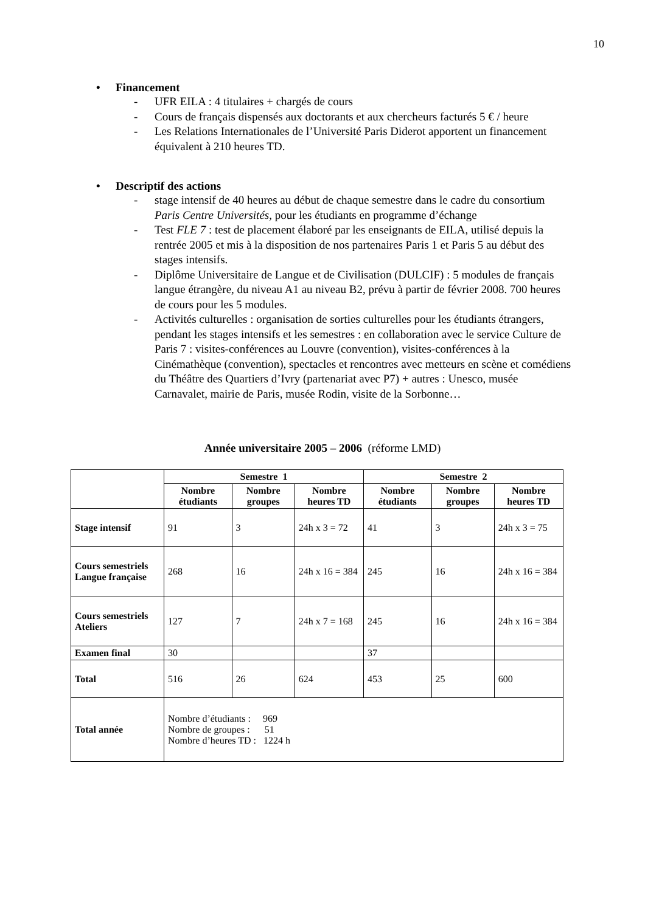10
• Financement
- UFR EILA : 4 titulaires + chargés de cours
- Cours de français dispensés aux doctorants et aux chercheurs facturés 5 € / heure
- Les Relations Internationales de l’Université Paris Diderot apportent un financement équivalent à 210 heures TD.
• Descriptif des actions
- stage intensif de 40 heures au début de chaque semestre dans le cadre du consortium Paris Centre Universités, pour les étudiants en programme d’échange
- Test FLE 7 : test de placement élaboré par les enseignants de EILA, utilisé depuis la rentrée 2005 et mis à la disposition de nos partenaires Paris 1 et Paris 5 au début des stages intensifs.
- Diplôme Universitaire de Langue et de Civilisation (DULCIF) : 5 modules de français langue étrangère, du niveau A1 au niveau B2, prévu à partir de février 2008. 700 heures de cours pour les 5 modules.
- Activités culturelles : organisation de sorties culturelles pour les étudiants étrangers, pendant les stages intensifs et les semestres : en collaboration avec le service Culture de Paris 7 : visites-conférences au Louvre (convention), visites-conférences à la Cinémathèque (convention), spectacles et rencontres avec metteurs en scène et comédiens du Théâtre des Quartiers d’Ivry (partenariat avec P7) + autres : Unesco, musée Carnavalet, mairie de Paris, musée Rodin, visite de la Sorbonne…
Année universitaire 2005 – 2006 (réforme LMD)
| | Semestre 1 | | | Semestre 2 | | |
| | Nombre étudiants | Nombre groupes | Nombre heures TD | Nombre étudiants | Nombre groupes | Nombre heures TD |
| Stage intensif | 91 | 3 | 24h x 3 = 72 | 41 | 3 | 24h x 3 = 75 |
| Cours semestriels Langue française | 268 | 16 | 24h x 16 = 384 | 245 | 16 | 24h x 16 = 384 |
| Cours semestriels Ateliers | 127 | 7 | 24h x 7 = 168 | 245 | 16 | 24h x 16 = 384 |
| Examen final | 30 | | | 37 | | |
| Total | 516 | 26 | 624 | 453 | 25 | 600 |
| Total année | Nombre d’étudiants : 969 Nombre de groupes : 51 Nombre d’heures TD : 1224 h | | | | | |